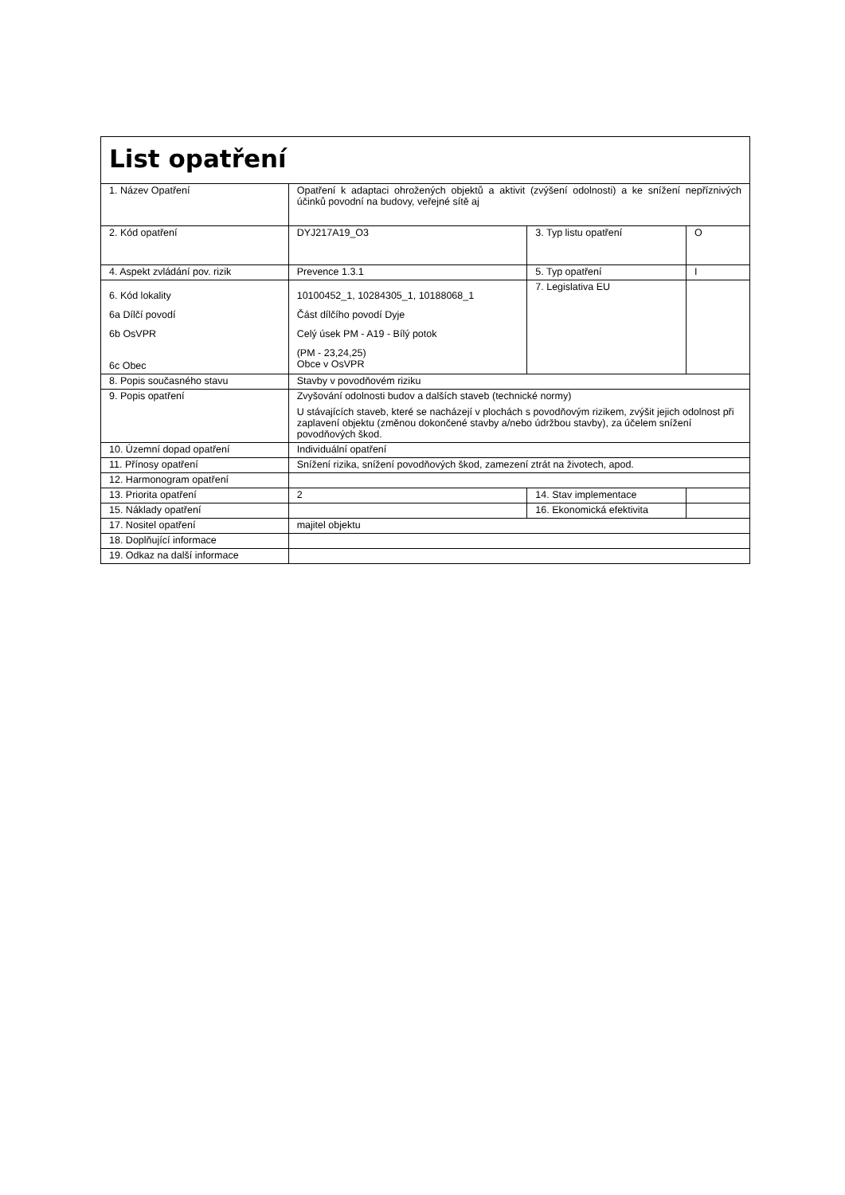| List opatření | | | |
| 1. Název Opatření | Opatření k adaptaci ohrožených objektů a aktivit (zvýšení odolnosti) a ke snížení nepříznivých účinků povodní na budovy, veřejné sítě aj | | |
| 2. Kód opatření | DYJ217A19_O3 | 3. Typ listu opatření | O |
| 4. Aspekt zvládání pov. rizik | Prevence 1.3.1 | 5. Typ opatření | I |
| 6. Kód lokality 6a Dílčí povodí 6b OsVPR 6c Obec | 10100452_1, 10284305_1, 10188068_1 Část dílčího povodí Dyje Celý úsek PM - A19 - Bílý potok (PM - 23,24,25) Obce v OsVPR | 7. Legislativa EU | |
| 8. Popis současného stavu | Stavby v povodňovém riziku | | |
| 9. Popis opatření | Zvyšování odolnosti budov a dalších staveb (technické normy) U stávajících staveb, které se nacházejí v plochách s povodňovým rizikem, zvýšit jejich odolnost při zaplavení objektu (změnou dokončené stavby a/nebo údržbou stavby), za účelem snížení povodňových škod. | | |
| 10. Územní dopad opatření | Individuální opatření | | |
| 11. Přínosy opatření | Snížení rizika, snížení povodňových škod, zamezení ztrát na životech, apod. | | |
| 12. Harmonogram opatření | | | |
| 13. Priorita opatření | 2 | 14. Stav implementace | |
| 15. Náklady opatření | | 16. Ekonomická efektivita | |
| 17. Nositel opatření | majitel objektu | | |
| 18. Doplňující informace | | | |
| 19. Odkaz na další informace | | | |